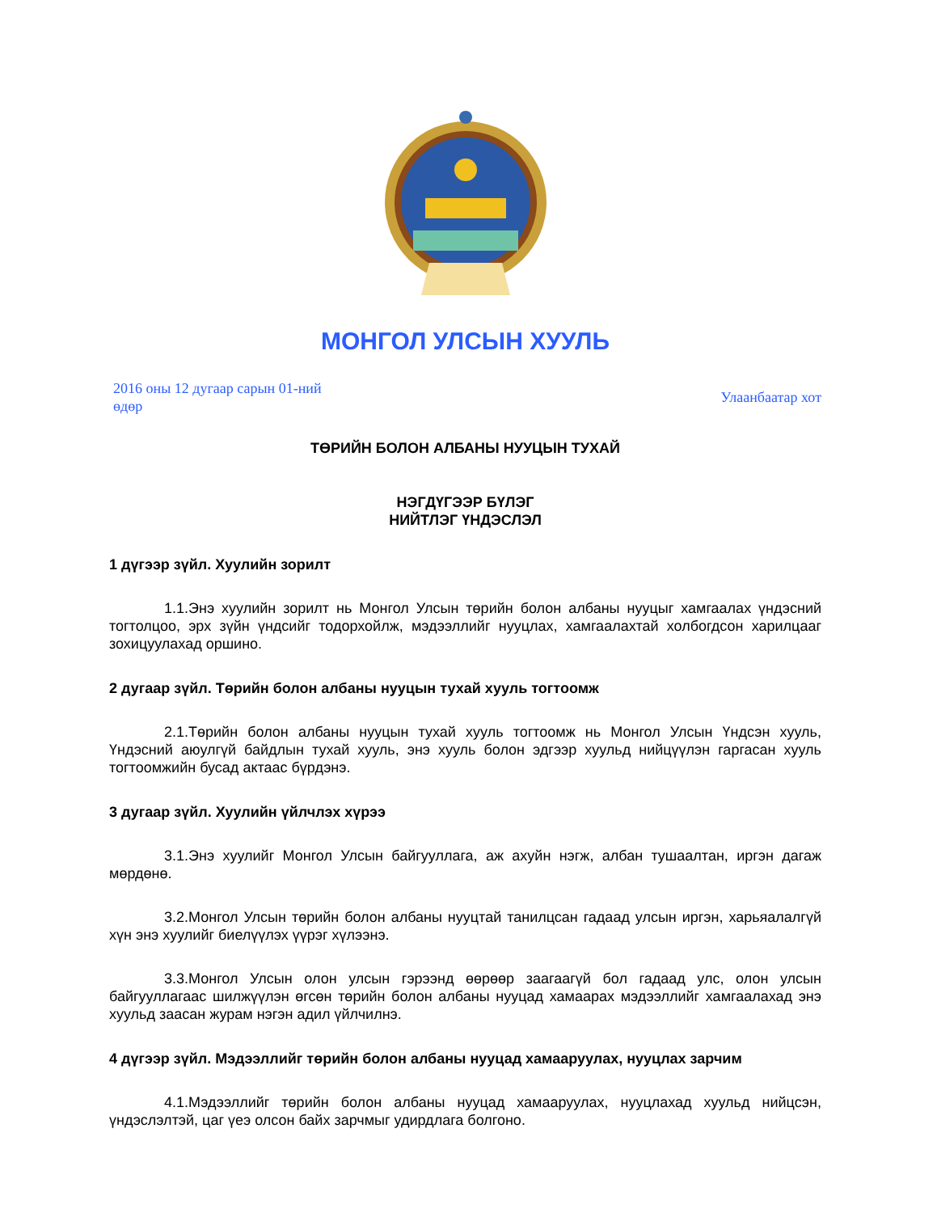МОНГОЛ УЛСЫН ХУУЛЬ
2016 оны 12 дугаар сарын 01-ний өдөр
Улаанбаатар хот
ТӨРИЙН БОЛОН АЛБАНЫ НУУЦЫН ТУХАЙ
НЭГДҮГЭЭР БҮЛЭГ
НИЙТЛЭГ ҮНДЭСЛЭЛ
1 дүгээр зүйл. Хуулийн зорилт
1.1.Энэ хуулийн зорилт нь Монгол Улсын төрийн болон албаны нууцыг хамгаалах үндэсний тогтолцоо, эрх зүйн үндсийг тодорхойлж, мэдээллийг нууцлах, хамгаалахтай холбогдсон харилцааг зохицуулахад оршино.
2 дугаар зүйл. Төрийн болон албаны нууцын тухай хууль тогтоомж
2.1.Төрийн болон албаны нууцын тухай хууль тогтоомж нь Монгол Улсын Үндсэн хууль, Үндэсний аюулгүй байдлын тухай хууль, энэ хууль болон эдгээр хуульд нийцүүлэн гаргасан хууль тогтоомжийн бусад актаас бүрдэнэ.
3 дугаар зүйл. Хуулийн үйлчлэх хүрээ
3.1.Энэ хуулийг Монгол Улсын байгууллага, аж ахуйн нэгж, албан тушаалтан, иргэн дагаж мөрдөнө.
3.2.Монгол Улсын төрийн болон албаны нууцтай танилцсан гадаад улсын иргэн, харьяалалгүй хүн энэ хуулийг биелүүлэх үүрэг хүлээнэ.
3.3.Монгол Улсын олон улсын гэрээнд өөрөөр заагаагүй бол гадаад улс, олон улсын байгууллагаас шилжүүлэн өгсөн төрийн болон албаны нууцад хамаарах мэдээллийг хамгаалахад энэ хуульд заасан журам нэгэн адил үйлчилнэ.
4 дүгээр зүйл. Мэдээллийг төрийн болон албаны нууцад хамааруулах, нууцлах зарчим
4.1.Мэдээллийг төрийн болон албаны нууцад хамааруулах, нууцлахад хуульд нийцсэн, үндэслэлтэй, цаг үеэ олсон байх зарчмыг удирдлага болгоно.